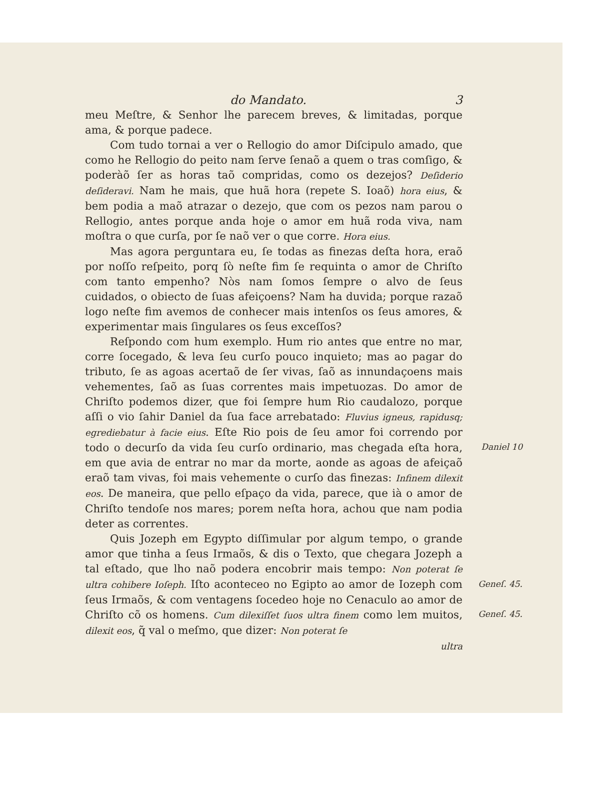do Mandato. 3
meu Meſtre, & Senhor lhe parecem breves, & limitadas, porque ama, & porque padece.
Com tudo tornai a ver o Rellogio do amor Diſcipulo amado, que como he Rellogio do peito nam ſerve ſenaõ a quem o tras comſigo, & poderàõ ſer as horas taõ compridas, como os dezejos? Deſiderio deſideravi. Nam he mais, que huã hora (repete S. Ioaõ) hora eius, & bem podia a maõ atrazar o dezejo, que com os pezos nam parou o Rellogio, antes porque anda hoje o amor em huã roda viva, nam moſtra o que curſa, por ſe naõ ver o que corre. Hora eius.
Mas agora perguntara eu, ſe todas as finezas deſta hora, eraõ por noſſo reſpeito, porq ſò neſte fim ſe requinta o amor de Chriſto com tanto empenho? Nòs nam ſomos ſempre o alvo de ſeus cuidados, o obiecto de ſuas afeiçoens? Nam ha duvida; porque razaõ logo neſte fim avemos de conhecer mais intenſos os ſeus amores, & experimentar mais ſingulares os ſeus exceſſos?
Reſpondo com hum exemplo. Hum rio antes que entre no mar, corre ſocegado, & leva ſeu curſo pouco inquieto; mas ao pagar do tributo, ſe as agoas acertaõ de ſer vivas, ſaõ as innundaçoens mais vehementes, ſaõ as ſuas correntes mais impetuozas. Do amor de Chriſto podemos dizer, que foi ſempre hum Rio caudalozo, porque aſſi o vio ſahir Daniel da ſua face arrebatado: Fluvius igneus, rapidusq; egrediebatur à facie eius.
Daniel 10
Eſte Rio pois de ſeu amor foi correndo por todo o decurſo da vida ſeu curſo ordinario, mas chegada eſta hora, em que avia de entrar no mar da morte, aonde as agoas de afeiçaõ eraõ tam vivas, foi mais vehemente o curſo das finezas: Infinem dilexit eos. De maneira, que pello eſpaço da vida, parece, que ià o amor de Chriſto tendoſe nos mares; porem neſta hora, achou que nam podia deter as correntes.
Quis Jozeph em Egypto diſſimular por algum tempo, o grande amor que tinha a ſeus Irmaõs, & dis o Texto, que chegara Jozeph a tal eſtado, que lho naõ podera encobrir mais tempo: Non poterat ſe ultra cohibere Ioſeph.
Geneſ. 45.
Iſto aconteceo no Egipto ao amor de Iozeph com ſeus Irmaõs, & com ventagens ſocedeo hoje no Cenaculo ao amor de Chriſto cõ os homens. Cum dilexiſſet ſuos ultra finem
Geneſ. 45.
como lem muitos, dilexit eos, q̃ val o meſmo, que dizer: Non poterat ſe
ultra